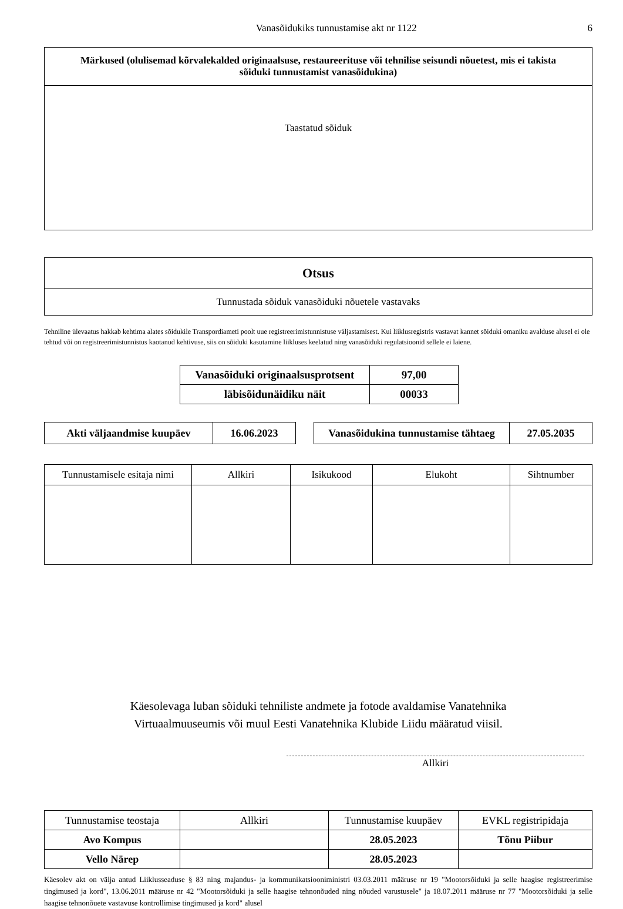Vanasõidukiks tunnustamise akt nr 1122 6
| Märkused (olulisemad kõrvalekalded originaalsuse, restaureerituse või tehnilise seisundi nõuetest, mis ei takista sõiduki tunnustamist vanasõidukina) |
| --- |
| Taastatud sõiduk |
| Otsus |
| --- |
| Tunnustada sõiduk vanasõiduki nõuetele vastavaks |
Tehniline ülevaatus hakkab kehtima alates sõidukile Transpordiameti poolt uue registreerimistunnistuse väljastamisest. Kui liiklusregistris vastavat kannet sõiduki omaniku avalduse alusel ei ole tehtud või on registreerimistunnistus kaotanud kehtivuse, siis on sõiduki kasutamine liikluses keelatud ning vanasõiduki regulatsioonid sellele ei laiene.
| Vanasõiduki originaalsusprotsent | 97,00 |
| läbisõidunäidiku näit | 00033 |
| Akti väljaandmise kuupäev | 16.06.2023 |
| Vanasõidukina tunnustamise tähtaeg | 27.05.2035 |
| Tunnustamisele esitaja nimi | Allkiri | Isikukood | Elukoht | Sihtnumber |
Käesolevaga luban sõiduki tehniliste andmete ja fotode avaldamise Vanatehnika
Virtuaalmuuseumis või muul Eesti Vanatehnika Klubide Liidu määratud viisil.
Allkiri
| Tunnustamise teostaja | Allkiri | Tunnustamise kuupäev | EVKL registripidaja |
| Avo Kompus | | 28.05.2023 | Tõnu Piibur |
| Vello Närep | | 28.05.2023 | |
Käesolev akt on välja antud Liiklusseaduse § 83 ning majandus- ja kommunikatsiooniministri 03.03.2011 määruse nr 19 "Mootorsõiduki ja selle haagise registreerimise tingimused ja kord", 13.06.2011 määruse nr 42 "Mootorsõiduki ja selle haagise tehnonõuded ning nõuded varustusele" ja 18.07.2011 määruse nr 77 "Mootorsõiduki ja selle haagise tehnonõuete vastavuse kontrollimise tingimused ja kord" alusel